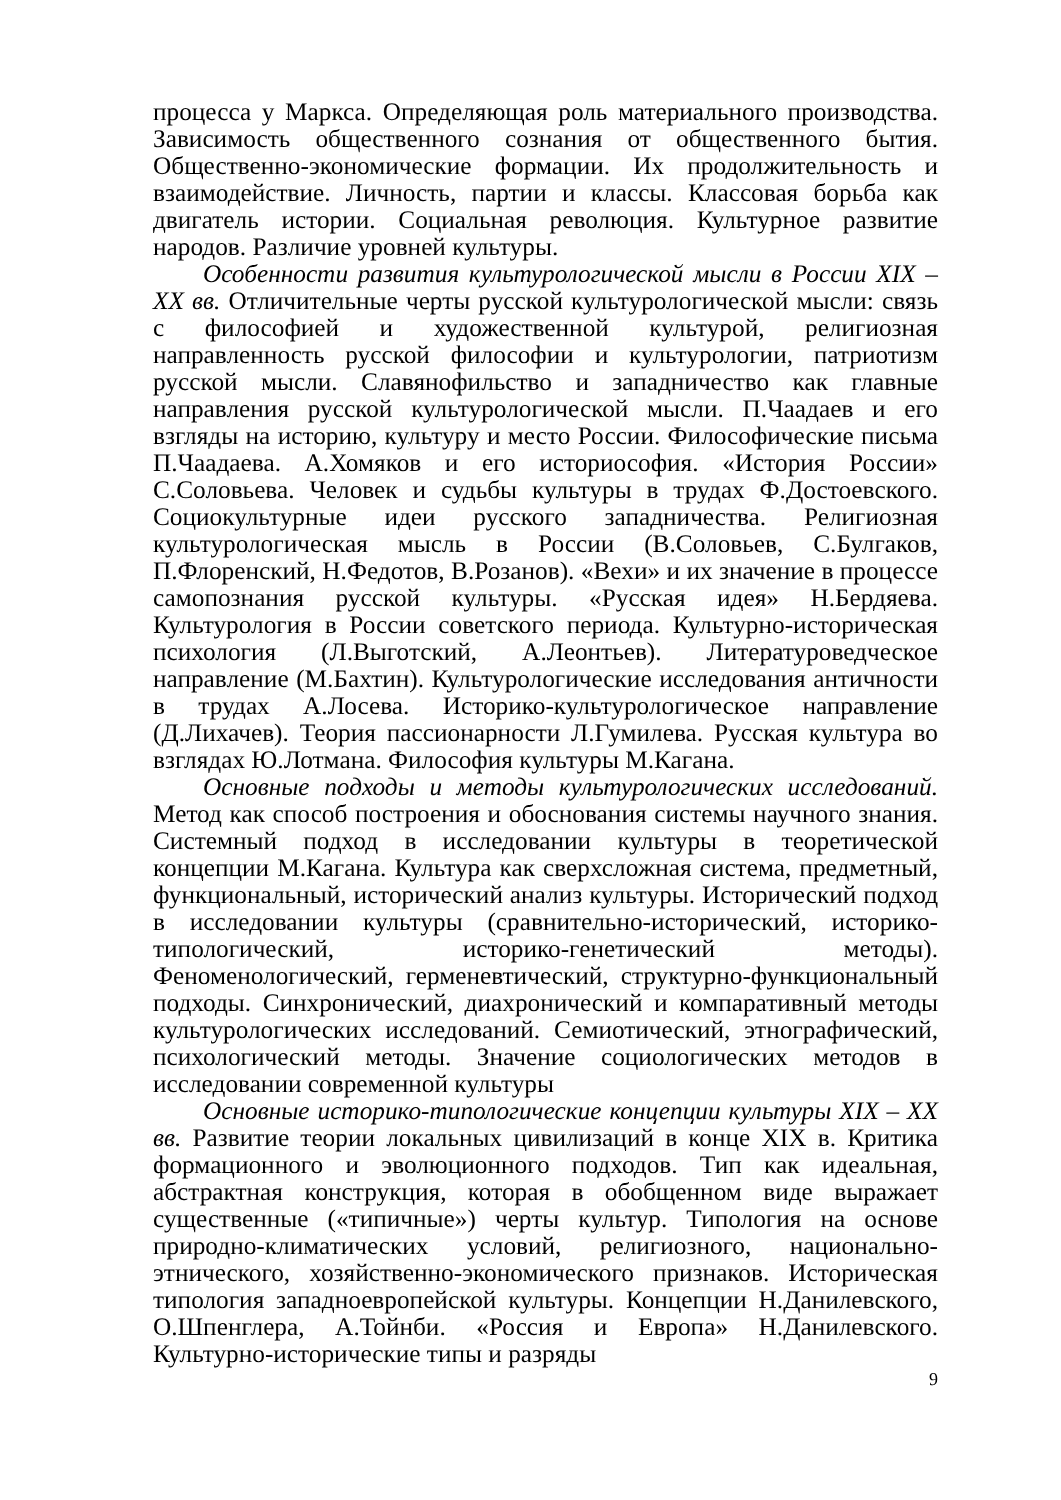процесса у Маркса. Определяющая роль материального производства. Зависимость общественного сознания от общественного бытия. Общественно-экономические формации. Их продолжительность и взаимодействие. Личность, партии и классы. Классовая борьба как двигатель истории. Социальная революция. Культурное развитие народов. Различие уровней культуры.
Особенности развития культурологической мысли в России XIX – XX вв. Отличительные черты русской культурологической мысли: связь с философией и художественной культурой, религиозная направленность русской философии и культурологии, патриотизм русской мысли. Славянофильство и западничество как главные направления русской культурологической мысли. П.Чаадаев и его взгляды на историю, культуру и место России. Философические письма П.Чаадаева. А.Хомяков и его историософия. «История России» С.Соловьева. Человек и судьбы культуры в трудах Ф.Достоевского. Социокультурные идеи русского западничества. Религиозная культурологическая мысль в России (В.Соловьев, С.Булгаков, П.Флоренский, Н.Федотов, В.Розанов). «Вехи» и их значение в процессе самопознания русской культуры. «Русская идея» Н.Бердяева. Культурология в России советского периода. Культурно-историческая психология (Л.Выготский, А.Леонтьев). Литературоведческое направление (М.Бахтин). Культурологические исследования античности в трудах А.Лосева. Историко-культурологическое направление (Д.Лихачев). Теория пассионарности Л.Гумилева. Русская культура во взглядах Ю.Лотмана. Философия культуры М.Кагана.
Основные подходы и методы культурологических исследований. Метод как способ построения и обоснования системы научного знания. Системный подход в исследовании культуры в теоретической концепции М.Кагана. Культура как сверхсложная система, предметный, функциональный, исторический анализ культуры. Исторический подход в исследовании культуры (сравнительно-исторический, историко-типологический, историко-генетический методы). Феноменологический, герменевтический, структурно-функциональный подходы. Синхронический, диахронический и компаративный методы культурологических исследований. Семиотический, этнографический, психологический методы. Значение социологических методов в исследовании современной культуры
Основные историко-типологические концепции культуры XIX – XX вв. Развитие теории локальных цивилизаций в конце XIX в. Критика формационного и эволюционного подходов. Тип как идеальная, абстрактная конструкция, которая в обобщенном виде выражает существенные («типичные») черты культур. Типология на основе природно-климатических условий, религиозного, национально-этнического, хозяйственно-экономического признаков. Историческая типология западноевропейской культуры. Концепции Н.Данилевского, О.Шпенглера, А.Тойнби. «Россия и Европа» Н.Данилевского. Культурно-исторические типы и разряды
9